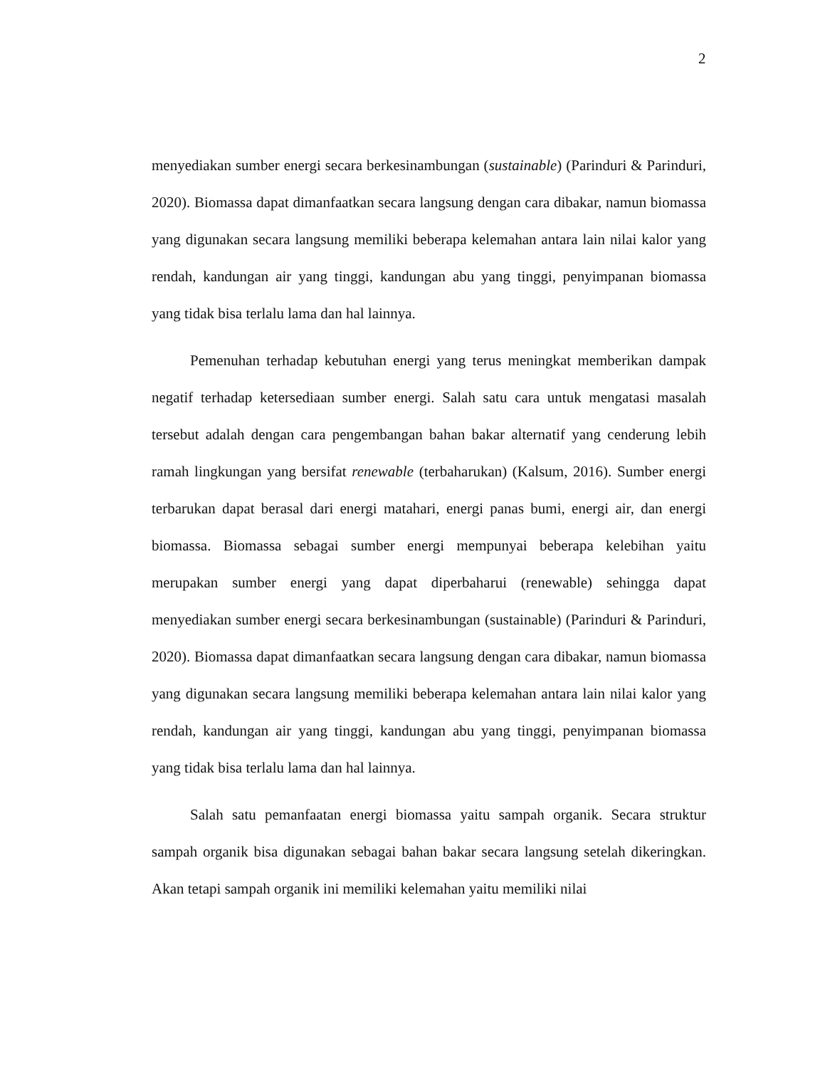2
menyediakan sumber energi secara berkesinambungan (sustainable) (Parinduri & Parinduri, 2020). Biomassa dapat dimanfaatkan secara langsung dengan cara dibakar, namun biomassa yang digunakan secara langsung memiliki beberapa kelemahan antara lain nilai kalor yang rendah, kandungan air yang tinggi, kandungan abu yang tinggi, penyimpanan biomassa yang tidak bisa terlalu lama dan hal lainnya.
Pemenuhan terhadap kebutuhan energi yang terus meningkat memberikan dampak negatif terhadap ketersediaan sumber energi. Salah satu cara untuk mengatasi masalah tersebut adalah dengan cara pengembangan bahan bakar alternatif yang cenderung lebih ramah lingkungan yang bersifat renewable (terbaharukan) (Kalsum, 2016). Sumber energi terbarukan dapat berasal dari energi matahari, energi panas bumi, energi air, dan energi biomassa. Biomassa sebagai sumber energi mempunyai beberapa kelebihan yaitu merupakan sumber energi yang dapat diperbaharui (renewable) sehingga dapat menyediakan sumber energi secara berkesinambungan (sustainable) (Parinduri & Parinduri, 2020). Biomassa dapat dimanfaatkan secara langsung dengan cara dibakar, namun biomassa yang digunakan secara langsung memiliki beberapa kelemahan antara lain nilai kalor yang rendah, kandungan air yang tinggi, kandungan abu yang tinggi, penyimpanan biomassa yang tidak bisa terlalu lama dan hal lainnya.
Salah satu pemanfaatan energi biomassa yaitu sampah organik. Secara struktur sampah organik bisa digunakan sebagai bahan bakar secara langsung setelah dikeringkan. Akan tetapi sampah organik ini memiliki kelemahan yaitu memiliki nilai